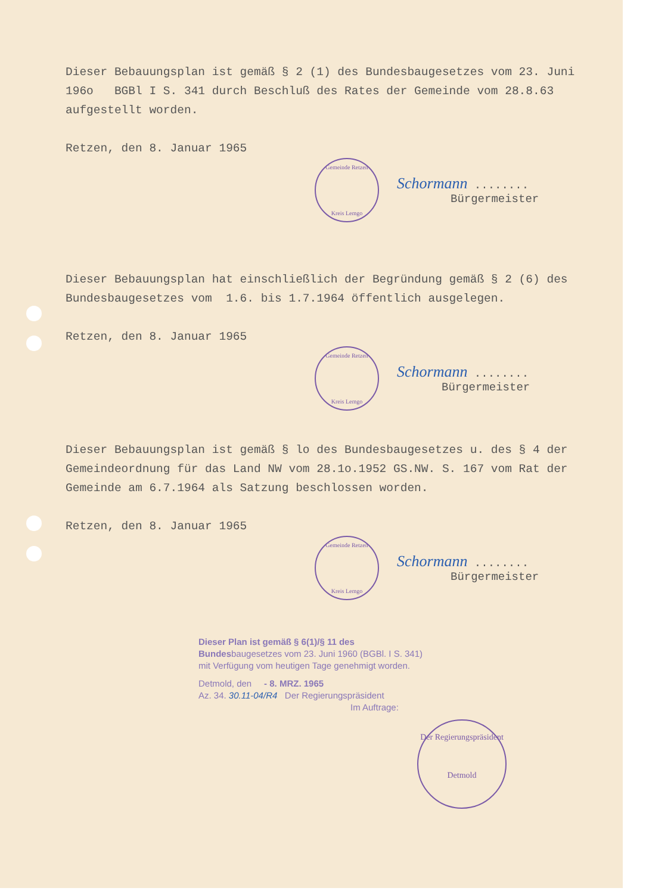Dieser Bebauungsplan ist gemäß § 2 (1) des Bundesbaugesetzes vom 23. Juni 196o BGBl I S. 341 durch Beschluß des Rates der Gemeinde vom 28.8.63 aufgestellt worden.
Retzen, den 8. Januar 1965
Gemeinde Retzen
Kreis Lemgo
Schormann ........
Bürgermeister
Dieser Bebauungsplan hat einschließlich der Begründung gemäß § 2 (6) des Bundesbaugesetzes vom 1.6. bis 1.7.1964 öffentlich ausgelegen.
Retzen, den 8. Januar 1965
Gemeinde Retzen
Kreis Lemgo
Schormann ........
Bürgermeister
Dieser Bebauungsplan ist gemäß § lo des Bundesbaugesetzes u. des § 4 der Gemeindeordnung für das Land NW vom 28.1o.1952 GS.NW. S. 167 vom Rat der Gemeinde am 6.7.1964 als Satzung beschlossen worden.
Retzen, den 8. Januar 1965
Gemeinde Retzen
Kreis Lemgo
Schormann ........
Bürgermeister
Dieser Plan ist gemäß § 6(1)/§ 11 des Bundesbaugesetzes vom 23. Juni 1960 (BGBl. I S. 341) mit Verfügung vom heutigen Tage genehmigt worden.
Detmold, den - 8. MRZ. 1965
Az. 34. 30.11-04/R4 Der Regierungspräsident
Im Auftrage:
Der Regierungspräsident
Detmold